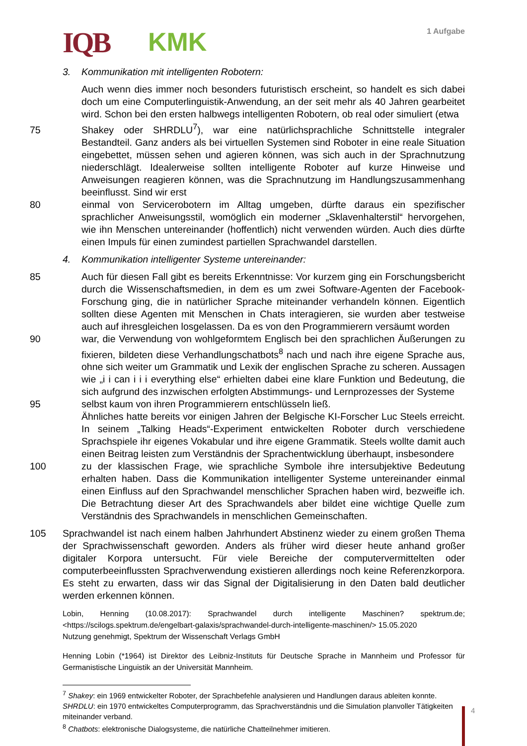IQB KMK 1 Aufgabe
3. Kommunikation mit intelligenten Robotern:
Auch wenn dies immer noch besonders futuristisch erscheint, so handelt es sich dabei doch um eine Computerlinguistik-Anwendung, an der seit mehr als 40 Jahren gearbeitet wird. Schon bei den ersten halbwegs intelligenten Robotern, ob real oder simuliert (etwa
75 Shakey oder SHRDLU<sup>7</sup>), war eine natürlichsprachliche Schnittstelle integraler Bestandteil. Ganz anders als bei virtuellen Systemen sind Roboter in eine reale Situation eingebettet, müssen sehen und agieren können, was sich auch in der Sprachnutzung niederschlägt. Idealerweise sollten intelligente Roboter auf kurze Hinweise und Anweisungen reagieren können, was die Sprachnutzung im Handlungszusammenhang beeinflusst. Sind wir erst
80 einmal von Servicerobotern im Alltag umgeben, dürfte daraus ein spezifischer sprachlicher Anweisungsstil, womöglich ein moderner „Sklavenhalterstil“ hervorgehen, wie ihn Menschen untereinander (hoffentlich) nicht verwenden würden. Auch dies dürfte einen Impuls für einen zumindest partiellen Sprachwandel darstellen.
4. Kommunikation intelligenter Systeme untereinander:
85 Auch für diesen Fall gibt es bereits Erkenntnisse: Vor kurzem ging ein Forschungsbericht durch die Wissenschaftsmedien, in dem es um zwei Software-Agenten der Facebook-Forschung ging, die in natürlicher Sprache miteinander verhandeln können. Eigentlich sollten diese Agenten mit Menschen in Chats interagieren, sie wurden aber testweise auch auf ihresgleichen losgelassen. Da es von den Programmierern versäumt worden
90 war, die Verwendung von wohlgeformtem Englisch bei den sprachlichen Äußerungen zu fixieren, bildeten diese Verhandlungschatbots<sup>8</sup> nach und nach ihre eigene Sprache aus, ohne sich weiter um Grammatik und Lexik der englischen Sprache zu scheren. Aussagen wie „i i can i i i everything else“ erhielten dabei eine klare Funktion und Bedeutung, die sich aufgrund des inzwischen erfolgten Abstimmungs- und Lernprozesses der Systeme
95 selbst kaum von ihren Programmierern entschlüsseln ließ.
Ähnliches hatte bereits vor einigen Jahren der Belgische KI-Forscher Luc Steels erreicht. In seinem „Talking Heads“-Experiment entwickelten Roboter durch verschiedene Sprachspiele ihr eigenes Vokabular und ihre eigene Grammatik. Steels wollte damit auch einen Beitrag leisten zum Verständnis der Sprachentwicklung überhaupt, insbesondere
100 zu der klassischen Frage, wie sprachliche Symbole ihre intersubjektive Bedeutung erhalten haben. Dass die Kommunikation intelligenter Systeme untereinander einmal einen Einfluss auf den Sprachwandel menschlicher Sprachen haben wird, bezweifle ich. Die Betrachtung dieser Art des Sprachwandels aber bildet eine wichtige Quelle zum Verständnis des Sprachwandels in menschlichen Gemeinschaften.
105 Sprachwandel ist nach einem halben Jahrhundert Abstinenz wieder zu einem großen Thema der Sprachwissenschaft geworden. Anders als früher wird dieser heute anhand großer digitaler Korpora untersucht. Für viele Bereiche der computervermittelten oder computerbeeinflussten Sprachverwendung existieren allerdings noch keine Referenzkorpora. Es steht zu erwarten, dass wir das Signal der Digitalisierung in den Daten bald deutlicher werden erkennen können.
Lobin, Henning (10.08.2017): Sprachwandel durch intelligente Maschinen? spektrum.de; <https://scilogs.spektrum.de/engelbart-galaxis/sprachwandel-durch-intelligente-maschinen/> 15.05.2020
Nutzung genehmigt, Spektrum der Wissenschaft Verlags GmbH
Henning Lobin (*1964) ist Direktor des Leibniz-Instituts für Deutsche Sprache in Mannheim und Professor für Germanistische Linguistik an der Universität Mannheim.
<sup>7</sup> Shakey: ein 1969 entwickelter Roboter, der Sprachbefehle analysieren und Handlungen daraus ableiten konnte. SHRDLU: ein 1970 entwickeltes Computerprogramm, das Sprachverständnis und die Simulation planvoller Tätigkeiten miteinander verband.
<sup>8</sup> Chatbots: elektronische Dialogsysteme, die natürliche Chatteilnehmer imitieren.
4